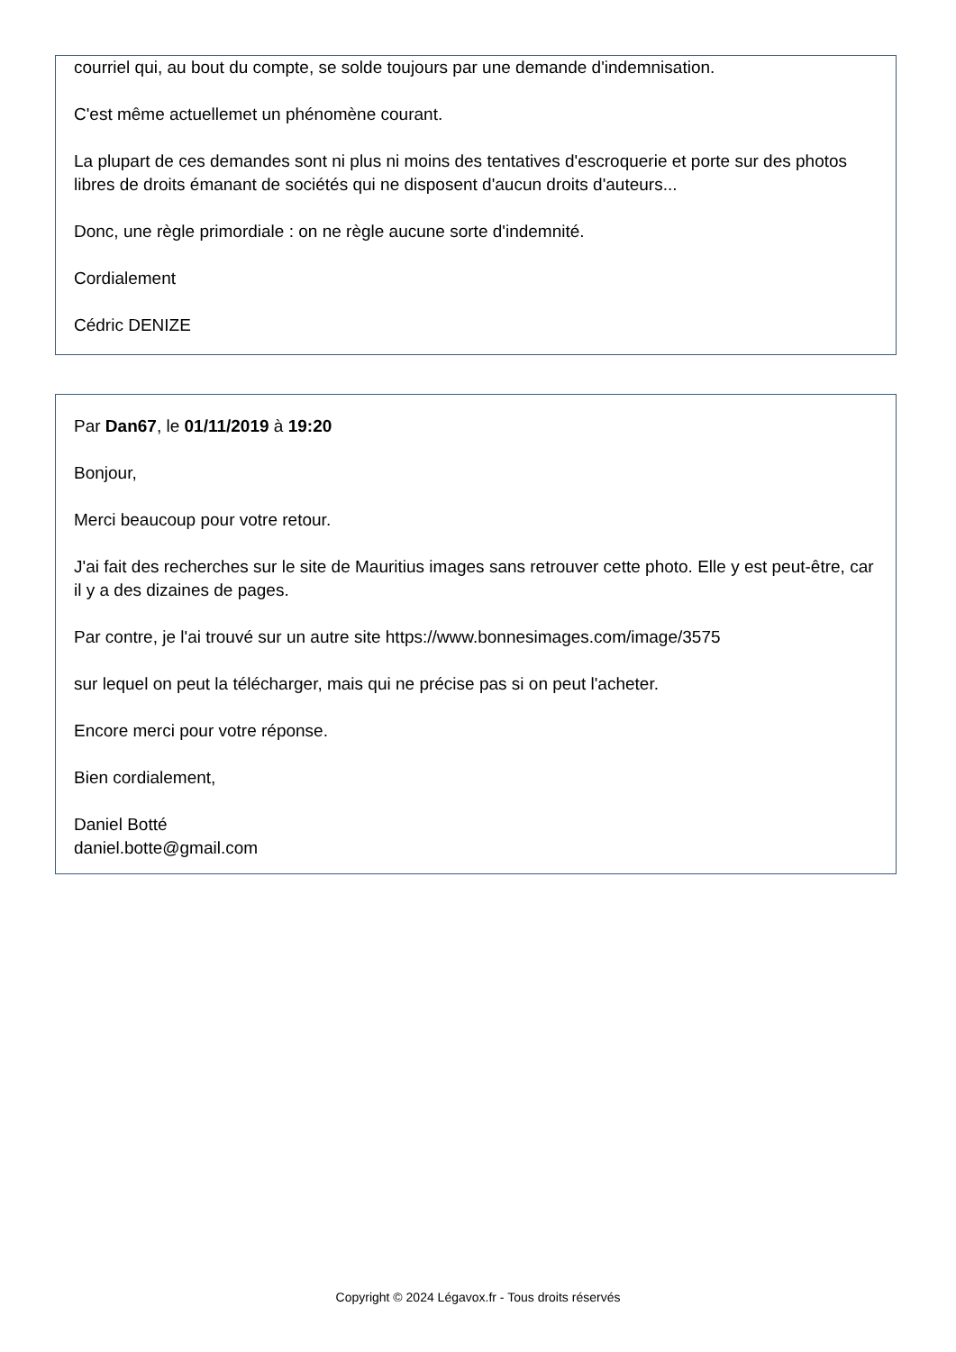courriel qui, au bout du compte, se solde toujours par une demande d'indemnisation.
C'est même actuellemet un phénomène courant.
La plupart de ces demandes sont ni plus ni moins des tentatives d'escroquerie et porte sur des photos libres de droits émanant de sociétés qui ne disposent d'aucun droits d'auteurs...
Donc, une règle primordiale : on ne règle aucune sorte d'indemnité.
Cordialement
Cédric DENIZE
Par Dan67, le 01/11/2019 à 19:20
Bonjour,
Merci beaucoup pour votre retour.
J'ai fait des recherches sur le site de Mauritius images sans retrouver cette photo. Elle y est peut-être, car il y a des dizaines de pages.
Par contre, je l'ai trouvé sur un autre site https://www.bonnesimages.com/image/3575
sur lequel on peut la télécharger, mais qui ne précise pas si on peut l'acheter.
Encore merci pour votre réponse.
Bien cordialement,
Daniel Botté
daniel.botte@gmail.com
Copyright © 2024 Légavox.fr - Tous droits réservés